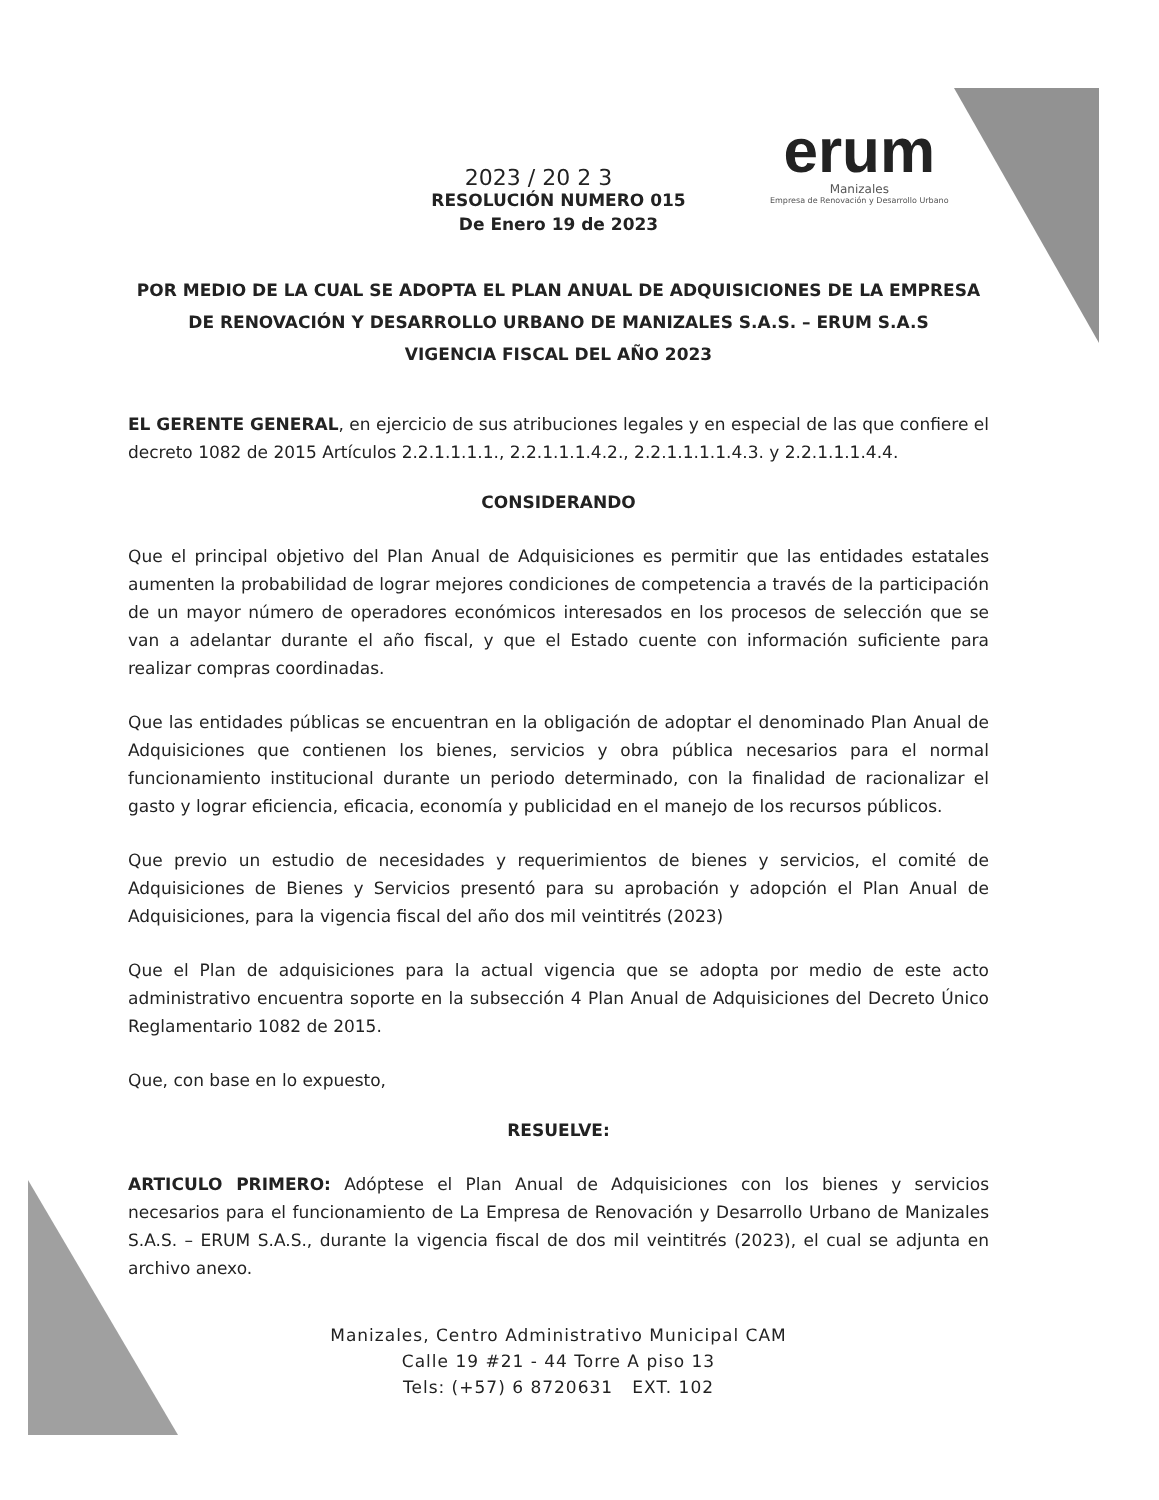erum
Manizales
Empresa de Renovación y Desarrollo Urbano
2023 / 20 2 3
RESOLUCIÓN NUMERO 015
De Enero 19 de 2023
POR MEDIO DE LA CUAL SE ADOPTA EL PLAN ANUAL DE ADQUISICIONES DE LA EMPRESA DE RENOVACIÓN Y DESARROLLO URBANO DE MANIZALES S.A.S. – ERUM S.A.S
VIGENCIA FISCAL DEL AÑO 2023
EL GERENTE GENERAL, en ejercicio de sus atribuciones legales y en especial de las que confiere el decreto 1082 de 2015 Artículos 2.2.1.1.1.1., 2.2.1.1.1.4.2., 2.2.1.1.1.1.4.3. y 2.2.1.1.1.4.4.
CONSIDERANDO
Que el principal objetivo del Plan Anual de Adquisiciones es permitir que las entidades estatales aumenten la probabilidad de lograr mejores condiciones de competencia a través de la participación de un mayor número de operadores económicos interesados en los procesos de selección que se van a adelantar durante el año fiscal, y que el Estado cuente con información suficiente para realizar compras coordinadas.
Que las entidades públicas se encuentran en la obligación de adoptar el denominado Plan Anual de Adquisiciones que contienen los bienes, servicios y obra pública necesarios para el normal funcionamiento institucional durante un periodo determinado, con la finalidad de racionalizar el gasto y lograr eficiencia, eficacia, economía y publicidad en el manejo de los recursos públicos.
Que previo un estudio de necesidades y requerimientos de bienes y servicios, el comité de Adquisiciones de Bienes y Servicios presentó para su aprobación y adopción el Plan Anual de Adquisiciones, para la vigencia fiscal del año dos mil veintitrés (2023)
Que el Plan de adquisiciones para la actual vigencia que se adopta por medio de este acto administrativo encuentra soporte en la subsección 4 Plan Anual de Adquisiciones del Decreto Único Reglamentario 1082 de 2015.
Que, con base en lo expuesto,
RESUELVE:
ARTICULO PRIMERO: Adóptese el Plan Anual de Adquisiciones con los bienes y servicios necesarios para el funcionamiento de La Empresa de Renovación y Desarrollo Urbano de Manizales S.A.S. – ERUM S.A.S., durante la vigencia fiscal de dos mil veintitrés (2023), el cual se adjunta en archivo anexo.
Manizales, Centro Administrativo Municipal CAM
Calle 19 #21 - 44 Torre A piso 13
Tels: (+57) 6 8720631 EXT. 102